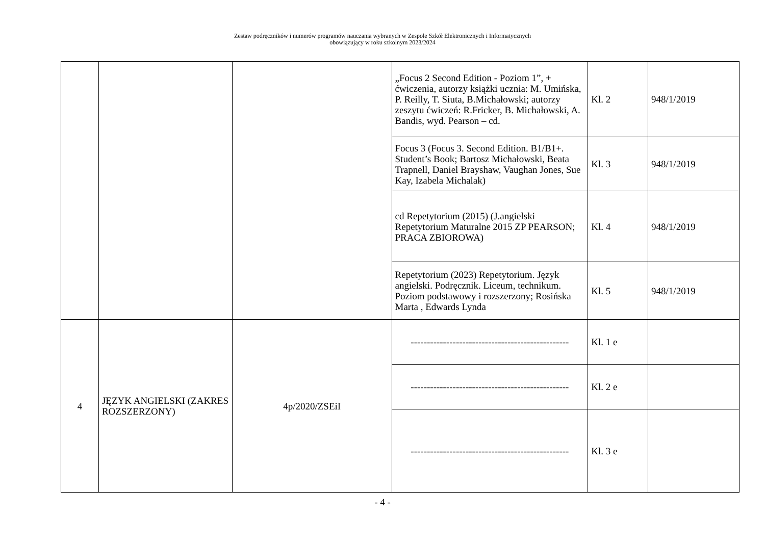Zestaw podręczników i numerów programów nauczania wybranych w Zespole Szkół Elektronicznych i Informatycznych
obowiązujący w roku szkolnym 2023/2024
| | | | „Focus 2 Second Edition - Poziom 1”, + ćwiczenia, autorzy książki ucznia: M. Umińska, P. Reilly, T. Siuta, B.Michałowski; autorzy zeszytu ćwiczeń: R.Fricker, B. Michałowski, A. Bandis, wyd. Pearson – cd. | Kl. 2 | 948/1/2019 |
| | | | Focus 3 (Focus 3. Second Edition. B1/B1+. Student’s Book; Bartosz Michałowski, Beata Trapnell, Daniel Brayshaw, Vaughan Jones, Sue Kay, Izabela Michalak) | Kl. 3 | 948/1/2019 |
| | | | cd Repetytorium (2015) (J.angielski Repetytorium Maturalne 2015 ZP PEARSON; PRACA ZBIOROWA) | Kl. 4 | 948/1/2019 |
| | | | Repetytorium (2023) Repetytorium. Język angielski. Podręcznik. Liceum, technikum. Poziom podstawowy i rozszerzony; Rosińska Marta , Edwards Lynda | Kl. 5 | 948/1/2019 |
| 4 | JĘZYK ANGIELSKI (ZAKRES ROZSZERZONY) | 4p/2020/ZSEiI | ------------------------------------------------- | Kl. 1 e | |
| | | | ------------------------------------------------- | Kl. 2 e | |
| | | | ------------------------------------------------- | Kl. 3 e | |
- 4 -